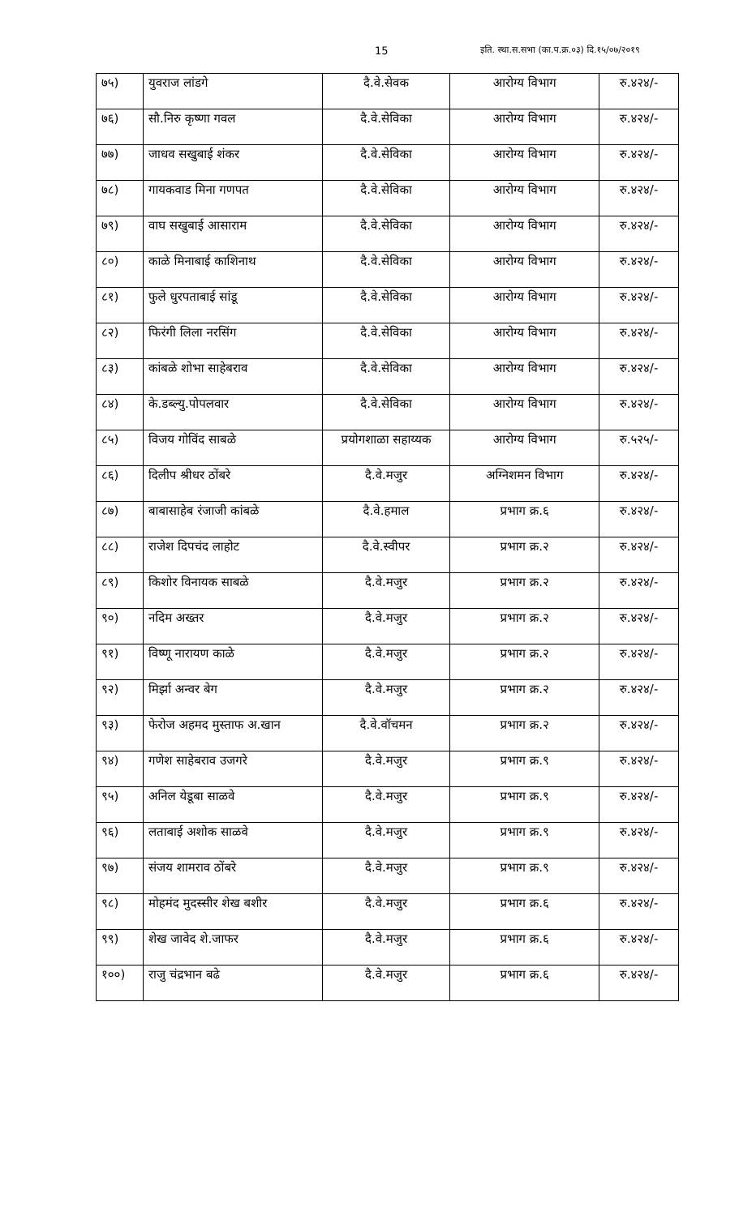15 इति. स्था.स.सभा (का.प.क्र.०३) दि.१५/०७/२०१९
| ७५) | युवराज लांडगे | दै.वे.सेवक | आरोग्य विभाग | रु.४२४/- |
| ७६) | सौ.निरु कृष्णा गवल | दै.वे.सेविका | आरोग्य विभाग | रु.४२४/- |
| ७७) | जाधव सखुबाई शंकर | दै.वे.सेविका | आरोग्य विभाग | रु.४२४/- |
| ७८) | गायकवाड मिना गणपत | दै.वे.सेविका | आरोग्य विभाग | रु.४२४/- |
| ७९) | वाघ सखुबाई आसाराम | दै.वे.सेविका | आरोग्य विभाग | रु.४२४/- |
| ८०) | काळे मिनाबाई काशिनाथ | दै.वे.सेविका | आरोग्य विभाग | रु.४२४/- |
| ८१) | फुले धुरपताबाई सांडू | दै.वे.सेविका | आरोग्य विभाग | रु.४२४/- |
| ८२) | फिरंगी लिला नरसिंग | दै.वे.सेविका | आरोग्य विभाग | रु.४२४/- |
| ८३) | कांबळे शोभा साहेबराव | दै.वे.सेविका | आरोग्य विभाग | रु.४२४/- |
| ८४) | के.डब्ल्यु.पोपलवार | दै.वे.सेविका | आरोग्य विभाग | रु.४२४/- |
| ८५) | विजय गोविंद साबळे | प्रयोगशाळा सहाय्यक | आरोग्य विभाग | रु.५२५/- |
| ८६) | दिलीप श्रीधर ठोंबरे | दै.वे.मजुर | अग्निशमन विभाग | रु.४२४/- |
| ८७) | बाबासाहेब रंजाजी कांबळे | दै.वे.हमाल | प्रभाग क्र.६ | रु.४२४/- |
| ८८) | राजेश दिपचंद लाहोट | दै.वे.स्वीपर | प्रभाग क्र.२ | रु.४२४/- |
| ८९) | किशोर विनायक साबळे | दै.वे.मजुर | प्रभाग क्र.२ | रु.४२४/- |
| ९०) | नदिम अख्तर | दै.वे.मजुर | प्रभाग क्र.२ | रु.४२४/- |
| ९१) | विष्णू नारायण काळे | दै.वे.मजुर | प्रभाग क्र.२ | रु.४२४/- |
| ९२) | मिर्झा अन्वर बेग | दै.वे.मजुर | प्रभाग क्र.२ | रु.४२४/- |
| ९३) | फेरोज अहमद मुस्ताफ अ.खान | दै.वे.वॉचमन | प्रभाग क्र.२ | रु.४२४/- |
| ९४) | गणेश साहेबराव उजगरे | दै.वे.मजुर | प्रभाग क्र.९ | रु.४२४/- |
| ९५) | अनिल येडूबा साळवे | दै.वे.मजुर | प्रभाग क्र.९ | रु.४२४/- |
| ९६) | लताबाई अशोक साळवे | दै.वे.मजुर | प्रभाग क्र.९ | रु.४२४/- |
| ९७) | संजय शामराव ठोंबरे | दै.वे.मजुर | प्रभाग क्र.९ | रु.४२४/- |
| ९८) | मोहमंद मुदस्सीर शेख बशीर | दै.वे.मजुर | प्रभाग क्र.६ | रु.४२४/- |
| ९९) | शेख जावेद शे.जाफर | दै.वे.मजुर | प्रभाग क्र.६ | रु.४२४/- |
| १००) | राजु चंद्रभान बढे | दै.वे.मजुर | प्रभाग क्र.६ | रु.४२४/- |